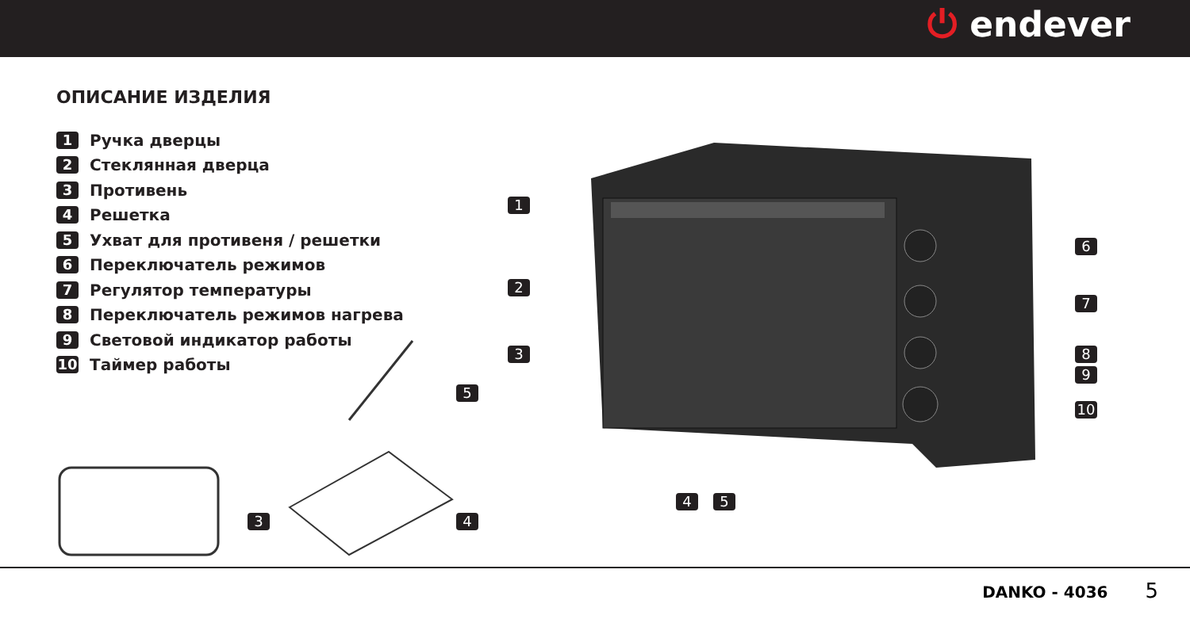⏻ endever
ОПИСАНИЕ ИЗДЕЛИЯ
1 Ручка дверцы
2 Стеклянная дверца
3 Противень
4 Решетка
5 Ухват для противеня / решетки
6 Переключатель режимов
7 Регулятор температуры
8 Переключатель режимов нагрева
9 Световой индикатор работы
10 Таймер работы
1
2
3
6
7
8
9
10
4 5
5
3 4
DANKO - 4036 5